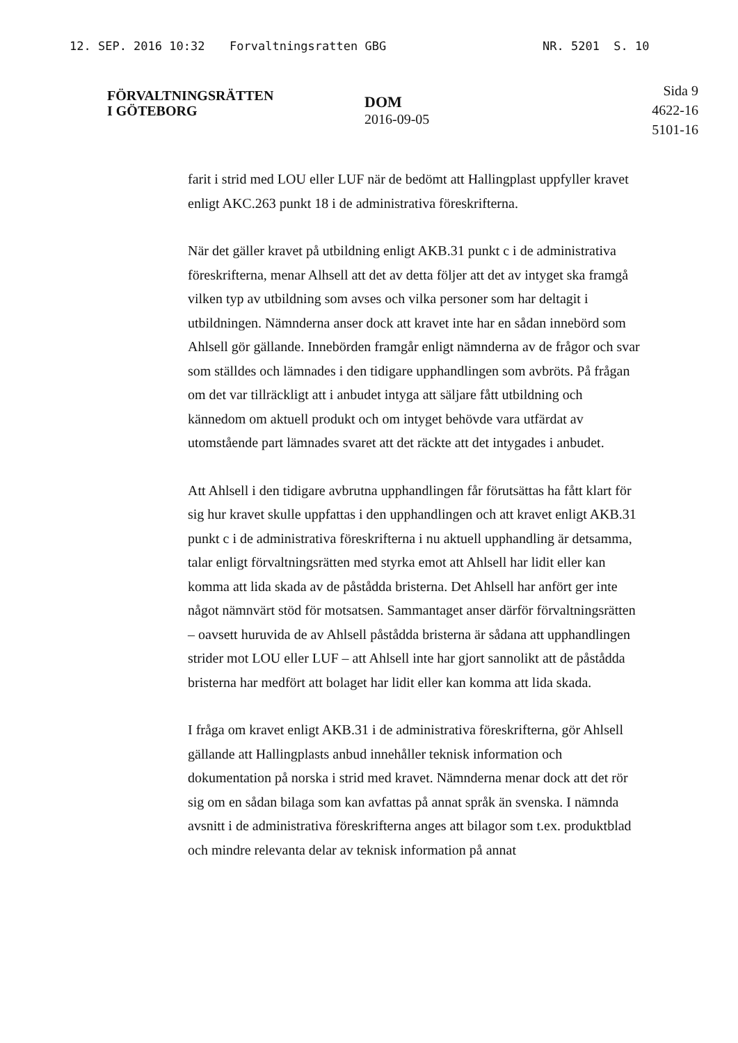12. SEP. 2016 10:32 Forvaltningsratten GBG NR. 5201 S. 10
FÖRVALTNINGSRÄTTEN
I GÖTEBORG
DOM
2016-09-05
Sida 9
4622-16
5101-16
farit i strid med LOU eller LUF när de bedömt att Hallingplast uppfyller kravet enligt AKC.263 punkt 18 i de administrativa föreskrifterna.
När det gäller kravet på utbildning enligt AKB.31 punkt c i de administrativa föreskrifterna, menar Alhsell att det av detta följer att det av intyget ska framgå vilken typ av utbildning som avses och vilka personer som har deltagit i utbildningen. Nämnderna anser dock att kravet inte har en sådan innebörd som Ahlsell gör gällande. Innebörden framgår enligt nämnderna av de frågor och svar som ställdes och lämnades i den tidigare upphandlingen som avbröts. På frågan om det var tillräckligt att i anbudet intyga att säljare fått utbildning och kännedom om aktuell produkt och om intyget behövde vara utfärdat av utomstående part lämnades svaret att det räckte att det intygades i anbudet.
Att Ahlsell i den tidigare avbrutna upphandlingen får förutsättas ha fått klart för sig hur kravet skulle uppfattas i den upphandlingen och att kravet enligt AKB.31 punkt c i de administrativa föreskrifterna i nu aktuell upphandling är detsamma, talar enligt förvaltningsrätten med styrka emot att Ahlsell har lidit eller kan komma att lida skada av de påstådda bristerna. Det Ahlsell har anfört ger inte något nämnvärt stöd för motsatsen. Sammantaget anser därför förvaltningsrätten – oavsett huruvida de av Ahlsell påstådda bristerna är sådana att upphandlingen strider mot LOU eller LUF – att Ahlsell inte har gjort sannolikt att de påstådda bristerna har medfört att bolaget har lidit eller kan komma att lida skada.
I fråga om kravet enligt AKB.31 i de administrativa föreskrifterna, gör Ahlsell gällande att Hallingplasts anbud innehåller teknisk information och dokumentation på norska i strid med kravet. Nämnderna menar dock att det rör sig om en sådan bilaga som kan avfattas på annat språk än svenska. I nämnda avsnitt i de administrativa föreskrifterna anges att bilagor som t.ex. produktblad och mindre relevanta delar av teknisk information på annat